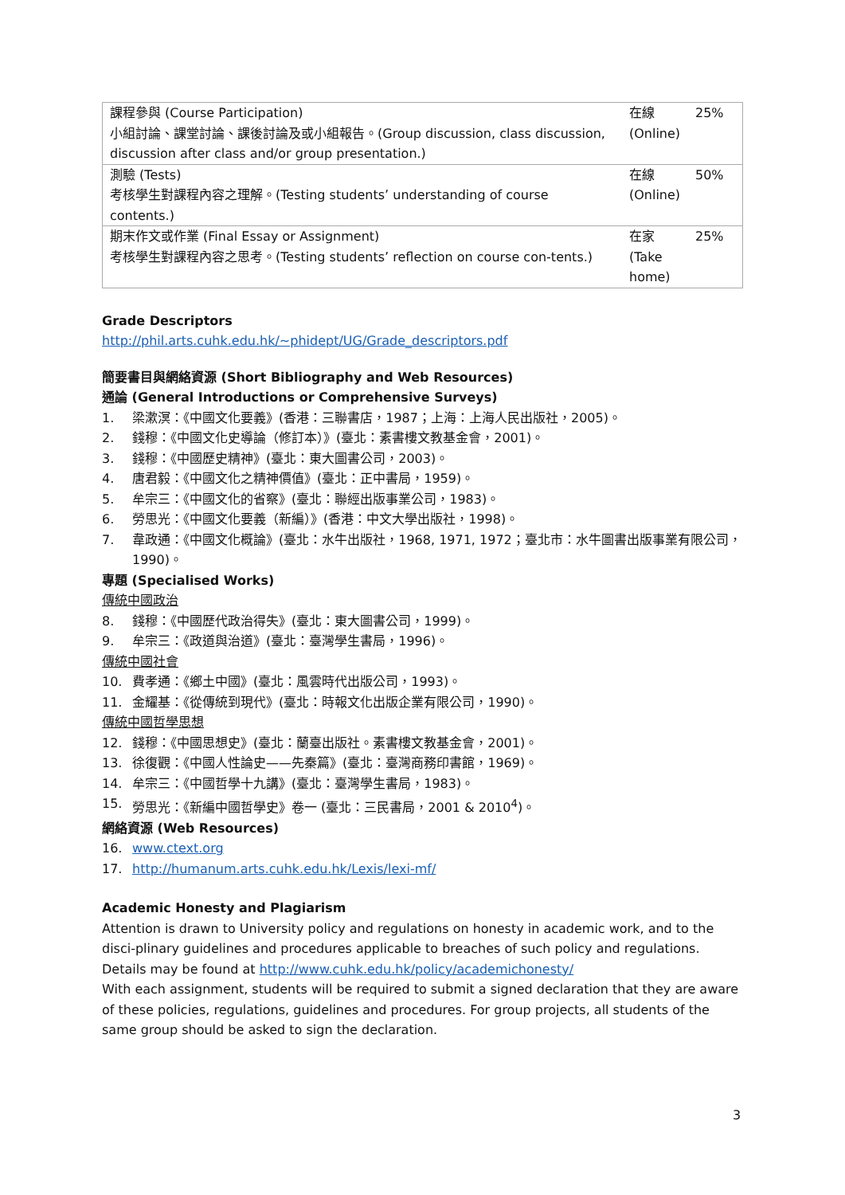| 課程參與 (Course Participation) 小組討論、課堂討論、課後討論及或小組報告。(Group discussion, class discussion, discussion after class and/or group presentation.) | 在線 (Online) | 25% |
| 測驗 (Tests) 考核學生對課程內容之理解。(Testing students’ understanding of course contents.) | 在線 (Online) | 50% |
| 期末作文或作業 (Final Essay or Assignment) 考核學生對課程內容之思考。(Testing students’ reflection on course con-tents.) | 在家 (Take home) | 25% |
Grade Descriptors
http://phil.arts.cuhk.edu.hk/~phidept/UG/Grade_descriptors.pdf
簡要書目與網絡資源 (Short Bibliography and Web Resources)
通論 (General Introductions or Comprehensive Surveys)
1. 梁漱溟：《中國文化要義》(香港：三聯書店，1987；上海：上海人民出版社，2005)。
2. 錢穆：《中國文化史導論（修訂本）》(臺北：素書樓文教基金會，2001)。
3. 錢穆：《中國歷史精神》(臺北：東大圖書公司，2003)。
4. 唐君毅：《中國文化之精神價值》(臺北：正中書局，1959)。
5. 牟宗三：《中國文化的省察》(臺北：聯經出版事業公司，1983)。
6. 勞思光：《中國文化要義（新編）》(香港：中文大學出版社，1998)。
7. 韋政通：《中國文化概論》(臺北：水牛出版社，1968, 1971, 1972；臺北市：水牛圖書出版事業有限公司，1990)。
專題 (Specialised Works)
傳統中國政治
8. 錢穆：《中國歷代政治得失》(臺北：東大圖書公司，1999)。
9. 牟宗三：《政道與治道》(臺北：臺灣學生書局，1996)。
傳統中國社會
10. 費孝通：《鄉土中國》(臺北：風雲時代出版公司，1993)。
11. 金耀基：《從傳統到現代》(臺北：時報文化出版企業有限公司，1990)。
傳統中國哲學思想
12. 錢穆：《中國思想史》(臺北：蘭臺出版社。素書樓文教基金會，2001)。
13. 徐復觀：《中國人性論史——先秦篇》(臺北：臺灣商務印書館，1969)。
14. 牟宗三：《中國哲學十九講》(臺北：臺灣學生書局，1983)。
15. 勞思光：《新編中國哲學史》卷一 (臺北：三民書局，2001 & 2010<sup>4</sup>)。
網絡資源 (Web Resources)
16. www.ctext.org
17. http://humanum.arts.cuhk.edu.hk/Lexis/lexi-mf/
Academic Honesty and Plagiarism
Attention is drawn to University policy and regulations on honesty in academic work, and to the disci-plinary guidelines and procedures applicable to breaches of such policy and regulations. Details may be found at http://www.cuhk.edu.hk/policy/academichonesty/
With each assignment, students will be required to submit a signed declaration that they are aware of these policies, regulations, guidelines and procedures. For group projects, all students of the same group should be asked to sign the declaration.
3